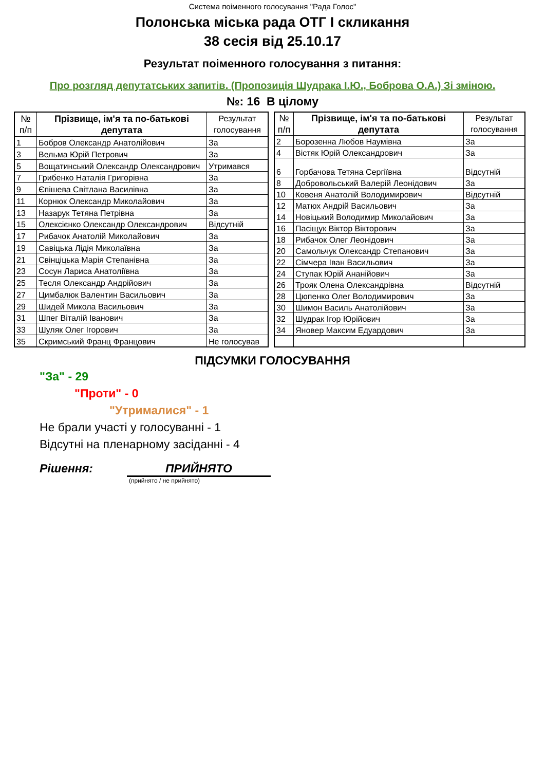Система поіменного голосування "Рада Голос"
Полонська міська рада ОТГ І скликання
38 сесія від 25.10.17
Результат поіменного голосування з питання:
Про розгляд депутатських запитів. (Пропозиція Шудрака І.Ю., Боброва О.А.) Зі зміною.
№: 16 В цілому
| № п/п | Прізвище, ім'я та по-батькові депутата | Результат голосування |
| --- | --- | --- |
| 1 | Бобров Олександр Анатолійович | За |
| 3 | Вельма Юрій Петрович | За |
| 5 | Вощатинський Олександр Олександрович | Утримався |
| 7 | Грибенко Наталія Григорівна | За |
| 9 | Єпішева Світлана Василівна | За |
| 11 | Корнюк Олександр Миколайович | За |
| 13 | Назарук Тетяна Петрівна | За |
| 15 | Олексієнко Олександр Олександрович | Відсутній |
| 17 | Рибачок Анатолій Миколайович | За |
| 19 | Савіцька Лідія Миколаївна | За |
| 21 | Свінціцька Марія Степанівна | За |
| 23 | Сосун Лариса Анатоліївна | За |
| 25 | Тесля Олександр Андрійович | За |
| 27 | Цимбалюк Валентин Васильович | За |
| 29 | Шидей Микола Васильович | За |
| 31 | Шпег Віталій Іванович | За |
| 33 | Шуляк Олег Ігорович | За |
| 35 | Скримський Франц Францович | Не голосував |
| № п/п | Прізвище, ім'я та по-батькові депутата | Результат голосування |
| --- | --- | --- |
| 2 | Борозенна Любов Наумівна | За |
| 4 | Вістяк Юрій Олександрович | За |
| 6 | Горбачова Тетяна Сергіївна | Відсутній |
| 8 | Добровольський Валерій Леонідович | За |
| 10 | Ковеня Анатолій Володимирович | Відсутній |
| 12 | Матюх Андрій Васильович | За |
| 14 | Новіцький Володимир Миколайович | За |
| 16 | Пасіщук Віктор Вікторович | За |
| 18 | Рибачок Олег Леонідович | За |
| 20 | Самольчук Олександр Степанович | За |
| 22 | Сімчера Іван Васильович | За |
| 24 | Ступак Юрій Ананійович | За |
| 26 | Трояк Олена Олександрівна | Відсутній |
| 28 | Цюпенко Олег Володимирович | За |
| 30 | Шимон Василь Анатолійович | За |
| 32 | Шудрак Ігор Юрійович | За |
| 34 | Яновер Максим Едуардович | За |
ПІДСУМКИ ГОЛОСУВАННЯ
"За" - 29
"Проти" - 0
"Утрималися" - 1
Не брали участі у голосуванні - 1
Відсутні на пленарному засіданні - 4
Рішення: ПРИЙНЯТО
(прийнято / не прийнято)